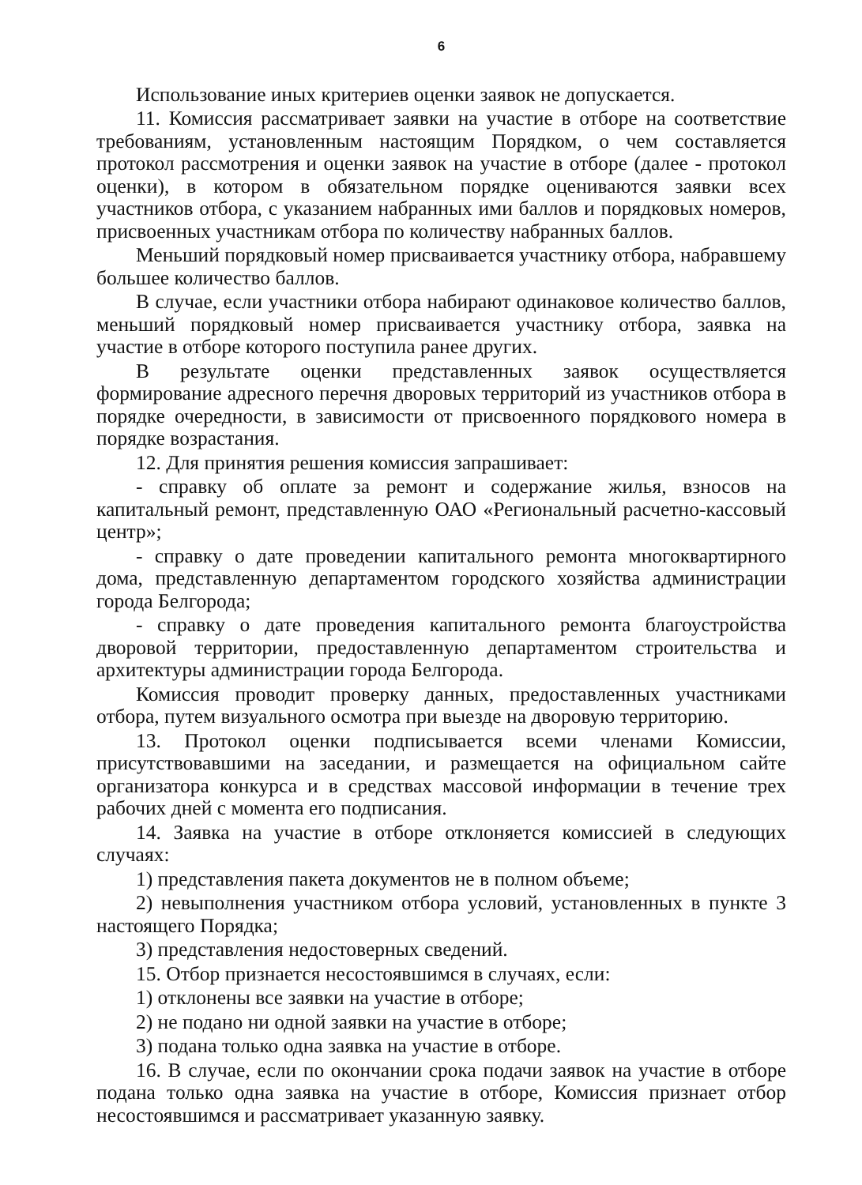6
Использование иных критериев оценки заявок не допускается.
11. Комиссия рассматривает заявки на участие в отборе на соответствие требованиям, установленным настоящим Порядком, о чем составляется протокол рассмотрения и оценки заявок на участие в отборе (далее - протокол оценки), в котором в обязательном порядке оцениваются заявки всех участников отбора, с указанием набранных ими баллов и порядковых номеров, присвоенных участникам отбора по количеству набранных баллов.
Меньший порядковый номер присваивается участнику отбора, набравшему большее количество баллов.
В случае, если участники отбора набирают одинаковое количество баллов, меньший порядковый номер присваивается участнику отбора, заявка на участие в отборе которого поступила ранее других.
В результате оценки представленных заявок осуществляется формирование адресного перечня дворовых территорий из участников отбора в порядке очередности, в зависимости от присвоенного порядкового номера в порядке возрастания.
12. Для принятия решения комиссия запрашивает:
- справку об оплате за ремонт и содержание жилья, взносов на капитальный ремонт, представленную ОАО «Региональный расчетно-кассовый центр»;
- справку о дате проведении капитального ремонта многоквартирного дома, представленную департаментом городского хозяйства администрации города Белгорода;
- справку о дате проведения капитального ремонта благоустройства дворовой территории, предоставленную департаментом строительства и архитектуры администрации города Белгорода.
Комиссия проводит проверку данных, предоставленных участниками отбора, путем визуального осмотра при выезде на дворовую территорию.
13. Протокол оценки подписывается всеми членами Комиссии, присутствовавшими на заседании, и размещается на официальном сайте организатора конкурса и в средствах массовой информации в течение трех рабочих дней с момента его подписания.
14. Заявка на участие в отборе отклоняется комиссией в следующих случаях:
1) представления пакета документов не в полном объеме;
2) невыполнения участником отбора условий, установленных в пункте 3 настоящего Порядка;
3) представления недостоверных сведений.
15. Отбор признается несостоявшимся в случаях, если:
1) отклонены все заявки на участие в отборе;
2) не подано ни одной заявки на участие в отборе;
3) подана только одна заявка на участие в отборе.
16. В случае, если по окончании срока подачи заявок на участие в отборе подана только одна заявка на участие в отборе, Комиссия признает отбор несостоявшимся и рассматривает указанную заявку.